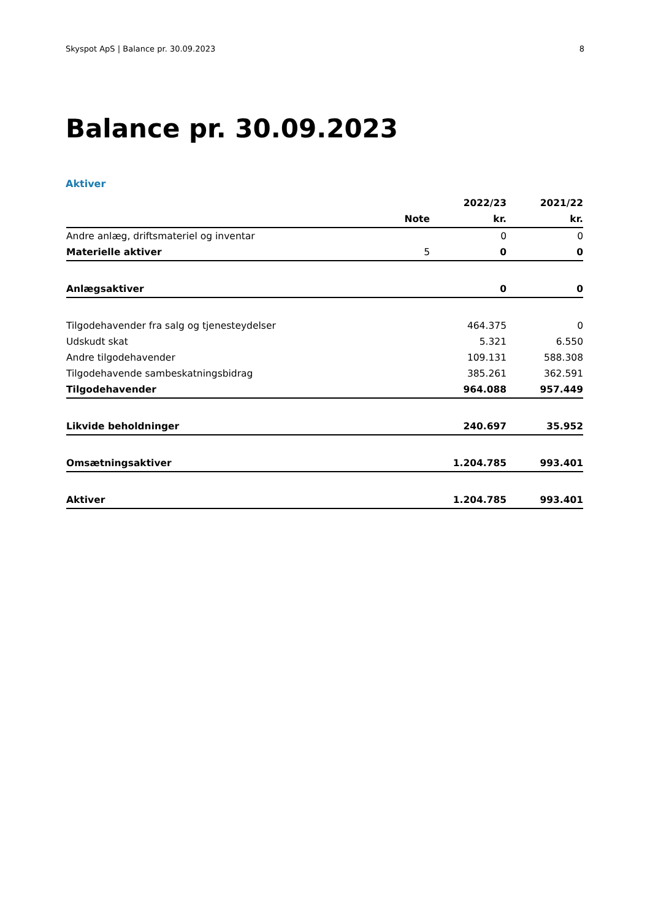Skyspot ApS | Balance pr. 30.09.2023 8
Balance pr. 30.09.2023
Aktiver
| | | 2022/23 | 2021/22 |
| --- | --- | --- | --- |
| | Note | kr. | kr. |
| Andre anlæg, driftsmateriel og inventar | | 0 | 0 |
| Materielle aktiver | 5 | 0 | 0 |
| Anlægsaktiver | | 0 | 0 |
| Tilgodehavender fra salg og tjenesteydelser | | 464.375 | 0 |
| Udskudt skat | | 5.321 | 6.550 |
| Andre tilgodehavender | | 109.131 | 588.308 |
| Tilgodehavende sambeskatningsbidrag | | 385.261 | 362.591 |
| Tilgodehavender | | 964.088 | 957.449 |
| Likvide beholdninger | | 240.697 | 35.952 |
| Omsætningsaktiver | | 1.204.785 | 993.401 |
| Aktiver | | 1.204.785 | 993.401 |